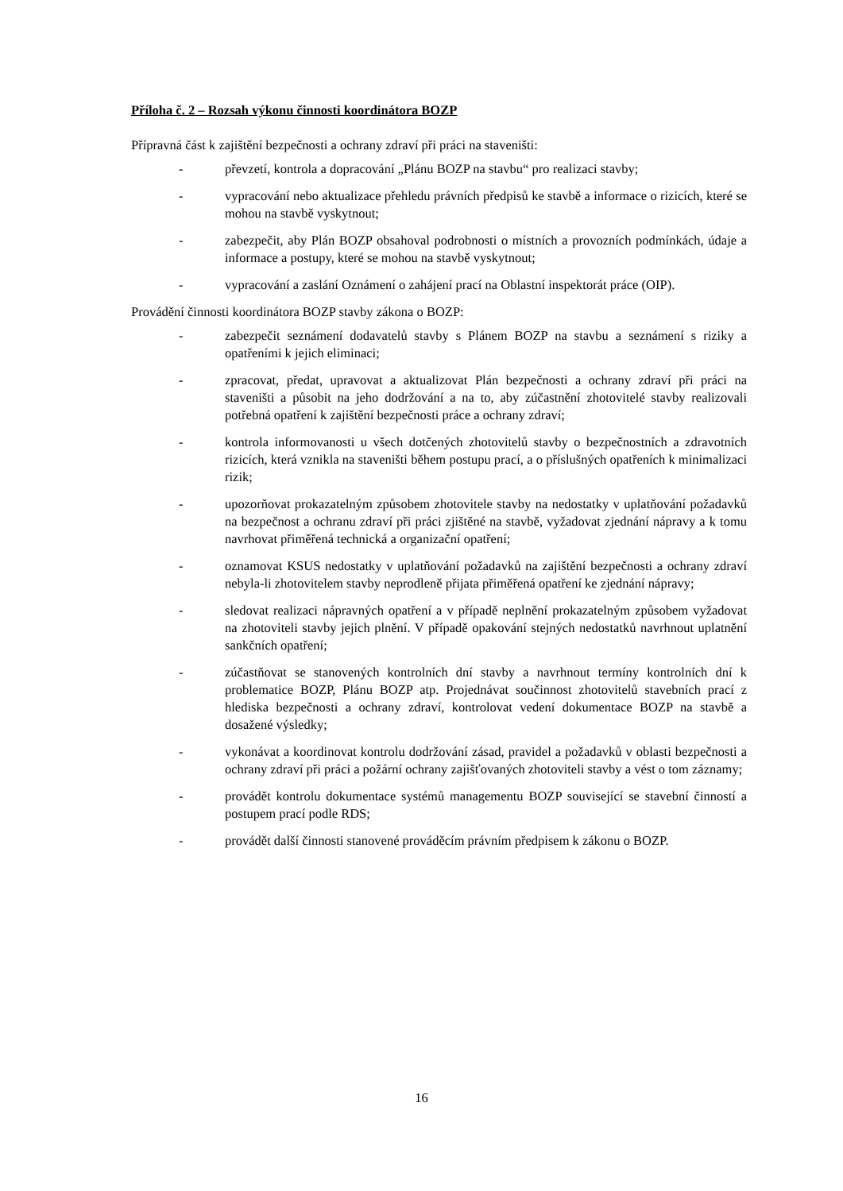Příloha č. 2 – Rozsah výkonu činnosti koordinátora BOZP
Přípravná část k zajištění bezpečnosti a ochrany zdraví při práci na staveništi:
- převzetí, kontrola a dopracování „Plánu BOZP na stavbu“ pro realizaci stavby;
- vypracování nebo aktualizace přehledu právních předpisů ke stavbě a informace o rizicích, které se mohou na stavbě vyskytnout;
- zabezpečit, aby Plán BOZP obsahoval podrobnosti o místních a provozních podmínkách, údaje a informace a postupy, které se mohou na stavbě vyskytnout;
- vypracování a zaslání Oznámení o zahájení prací na Oblastní inspektorát práce (OIP).
Provádění činnosti koordinátora BOZP stavby zákona o BOZP:
- zabezpečit seznámení dodavatelů stavby s Plánem BOZP na stavbu a seznámení s riziky a opatřeními k jejich eliminaci;
- zpracovat, předat, upravovat a aktualizovat Plán bezpečnosti a ochrany zdraví při práci na staveništi a působit na jeho dodržování a na to, aby zúčastnění zhotovitelé stavby realizovali potřebná opatření k zajištění bezpečnosti práce a ochrany zdraví;
- kontrola informovanosti u všech dotčených zhotovitelů stavby o bezpečnostních a zdravotních rizicích, která vznikla na staveništi během postupu prací, a o příslušných opatřeních k minimalizaci rizik;
- upozorňovat prokazatelným způsobem zhotovitele stavby na nedostatky v uplatňování požadavků na bezpečnost a ochranu zdraví při práci zjištěné na stavbě, vyžadovat zjednání nápravy a k tomu navrhovat přiměřená technická a organizační opatření;
- oznamovat KSUS nedostatky v uplatňování požadavků na zajištění bezpečnosti a ochrany zdraví nebyla-li zhotovitelem stavby neprodleně přijata přiměřená opatření ke zjednání nápravy;
- sledovat realizaci nápravných opatření a v případě neplnění prokazatelným způsobem vyžadovat na zhotoviteli stavby jejich plnění. V případě opakování stejných nedostatků navrhnout uplatnění sankčních opatření;
- zúčastňovat se stanovených kontrolních dní stavby a navrhnout termíny kontrolních dní k problematice BOZP, Plánu BOZP atp. Projednávat součinnost zhotovitelů stavebních prací z hlediska bezpečnosti a ochrany zdraví, kontrolovat vedení dokumentace BOZP na stavbě a dosažené výsledky;
- vykonávat a koordinovat kontrolu dodržování zásad, pravidel a požadavků v oblasti bezpečnosti a ochrany zdraví při práci a požární ochrany zajišťovaných zhotoviteli stavby a vést o tom záznamy;
- provádět kontrolu dokumentace systémů managementu BOZP související se stavební činností a postupem prací podle RDS;
- provádět další činnosti stanovené prováděcím právním předpisem k zákonu o BOZP.
16